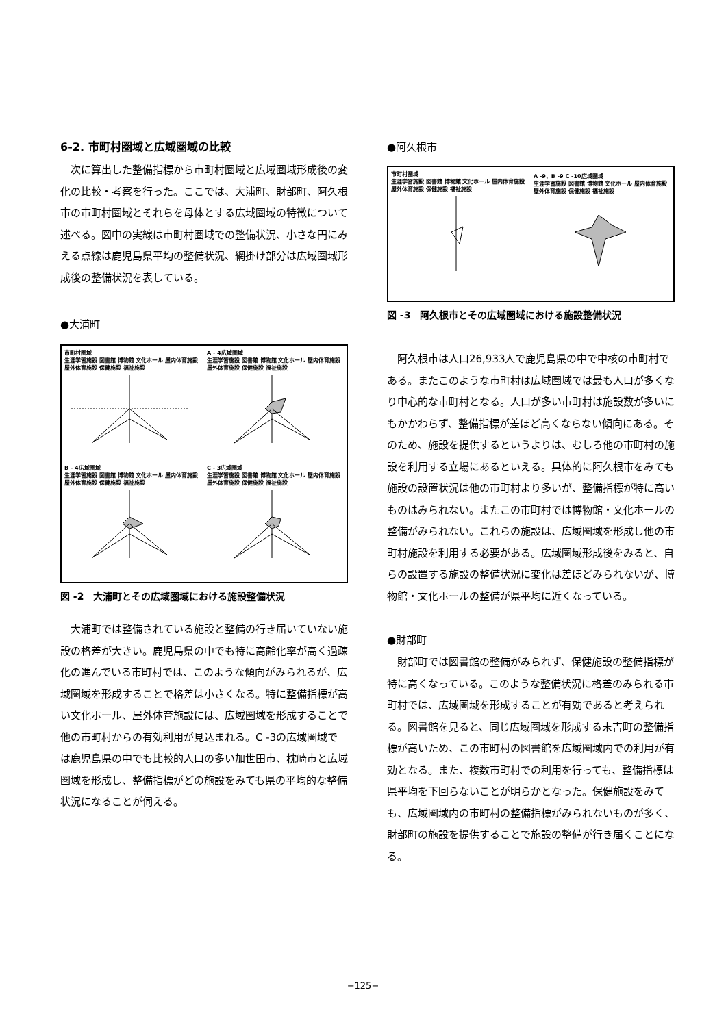6-2. 市町村圏域と広域圏域の比較
次に算出した整備指標から市町村圏域と広域圏域形成後の変化の比較・考察を行った。ここでは、大浦町、財部町、阿久根市の市町村圏域とそれらを母体とする広域圏域の特徴について述べる。図中の実線は市町村圏域での整備状況、小さな円にみえる点線は鹿児島県平均の整備状況、網掛け部分は広域圏域形成後の整備状況を表している。
●大浦町
市町村圏域
生涯学習施設 図書館 博物館 文化ホール 屋内体育施設 屋外体育施設 保健施設 福祉施設
A - 4広域圏域
生涯学習施設 図書館 博物館 文化ホール 屋内体育施設 屋外体育施設 保健施設 福祉施設
B - 4広域圏域
生涯学習施設 図書館 博物館 文化ホール 屋内体育施設 屋外体育施設 保健施設 福祉施設
C - 3広域圏域
生涯学習施設 図書館 博物館 文化ホール 屋内体育施設 屋外体育施設 保健施設 福祉施設
図 -2　大浦町とその広域圏域における施設整備状況
大浦町では整備されている施設と整備の行き届いていない施設の格差が大きい。鹿児島県の中でも特に高齢化率が高く過疎化の進んでいる市町村では、このような傾向がみられるが、広域圏域を形成することで格差は小さくなる。特に整備指標が高い文化ホール、屋外体育施設には、広域圏域を形成することで他の市町村からの有効利用が見込まれる。C -3の広域圏域では鹿児島県の中でも比較的人口の多い加世田市、枕崎市と広域圏域を形成し、整備指標がどの施設をみても県の平均的な整備状況になることが伺える。
●阿久根市
市町村圏域
生涯学習施設 図書館 博物館 文化ホール 屋内体育施設 屋外体育施設 保健施設 福祉施設
A -9、B -9 C -10広域圏域
生涯学習施設 図書館 博物館 文化ホール 屋内体育施設 屋外体育施設 保健施設 福祉施設
図 -3　阿久根市とその広域圏域における施設整備状況
阿久根市は人口26,933人で鹿児島県の中で中核の市町村である。またこのような市町村は広域圏域では最も人口が多くなり中心的な市町村となる。人口が多い市町村は施設数が多いにもかかわらず、整備指標が差ほど高くならない傾向にある。そのため、施設を提供するというよりは、むしろ他の市町村の施設を利用する立場にあるといえる。具体的に阿久根市をみても施設の設置状況は他の市町村より多いが、整備指標が特に高いものはみられない。またこの市町村では博物館・文化ホールの整備がみられない。これらの施設は、広域圏域を形成し他の市町村施設を利用する必要がある。広域圏域形成後をみると、自らの設置する施設の整備状況に変化は差ほどみられないが、博物館・文化ホールの整備が県平均に近くなっている。
●財部町
財部町では図書館の整備がみられず、保健施設の整備指標が特に高くなっている。このような整備状況に格差のみられる市町村では、広域圏域を形成することが有効であると考えられる。図書館を見ると、同じ広域圏域を形成する末吉町の整備指標が高いため、この市町村の図書館を広域圏域内での利用が有効となる。また、複数市町村での利用を行っても、整備指標は県平均を下回らないことが明らかとなった。保健施設をみても、広域圏域内の市町村の整備指標がみられないものが多く、財部町の施設を提供することで施設の整備が行き届くことになる。
−125−